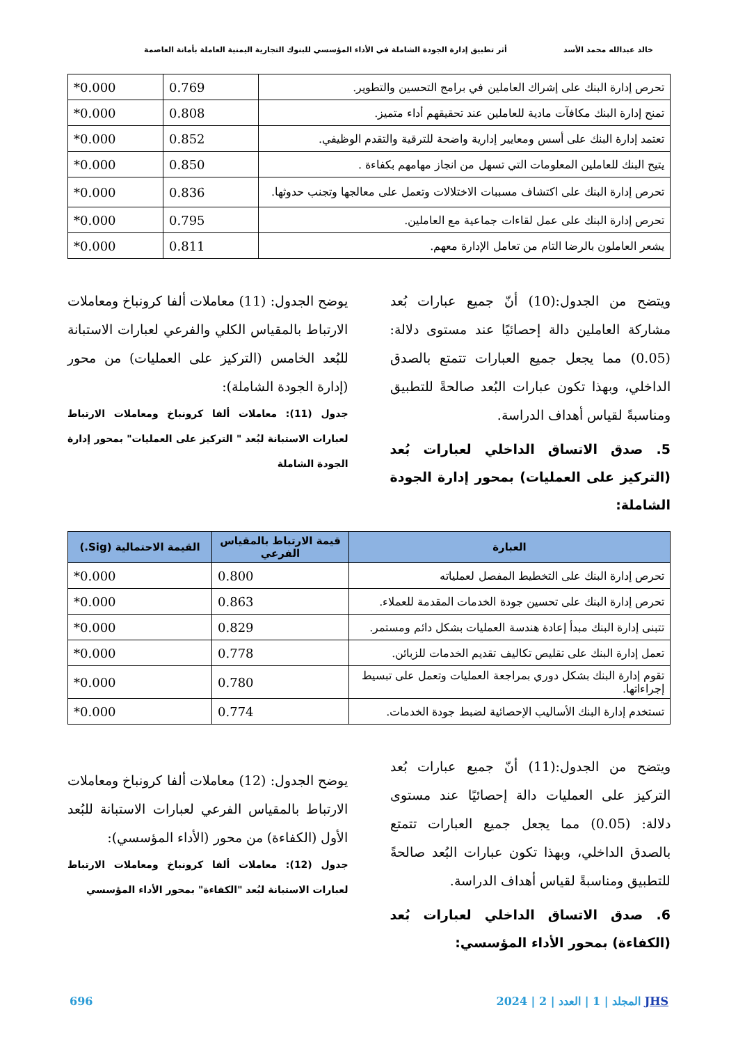خالد عبدالله محمد الأسد أثر تطبيق إدارة الجودة الشاملة في الأداء المؤسسي للبنوك التجارية اليمنية العاملة بأمانة العاصمة
| تحرص إدارة البنك على إشراك العاملين في برامج التحسين والتطوير. | 0.769 | 0.000* |
| تمنح إدارة البنك مكافآت مادية للعاملين عند تحقيقهم أداء متميز. | 0.808 | 0.000* |
| تعتمد إدارة البنك على أسس ومعايير إدارية واضحة للترقية والتقدم الوظيفي. | 0.852 | 0.000* |
| يتيح البنك للعاملين المعلومات التي تسهل من انجاز مهامهم بكفاءة . | 0.850 | 0.000* |
| تحرص إدارة البنك على اكتشاف مسببات الاختلالات وتعمل على معالجها وتجنب حدوثها. | 0.836 | 0.000* |
| تحرص إدارة البنك على عمل لقاءات جماعية مع العاملين. | 0.795 | 0.000* |
| يشعر العاملون بالرضا التام من تعامل الإدارة معهم. | 0.811 | 0.000* |
ويتضح من الجدول:(10) أنّ جميع عبارات بُعد مشاركة العاملين دالة إحصائيًا عند مستوى دلالة: (0.05) مما يجعل جميع العبارات تتمتع بالصدق الداخلي، وبهذا تكون عبارات البُعد صالحةً للتطبيق ومناسبةً لقياس أهداف الدراسة.
5. صدق الاتساق الداخلي لعبارات بُعد (التركيز على العمليات) بمحور إدارة الجودة الشاملة:
يوضح الجدول: (11) معاملات ألفا كرونباخ ومعاملات الارتباط بالمقياس الكلي والفرعي لعبارات الاستبانة للبُعد الخامس (التركيز على العمليات) من محور (إدارة الجودة الشاملة):
جدول (11): معاملات ألفا كرونباخ ومعاملات الارتباط لعبارات الاستبانة لبُعد " التركيز على العمليات" بمحور إدارة الجودة الشاملة
| العبارة | قيمة الارتباط بالمقياس الفرعي | القيمة الاحتمالية (Sig.) |
| --- | --- | --- |
| تحرص إدارة البنك على التخطيط المفصل لعملياته | 0.800 | 0.000* |
| تحرص إدارة البنك على تحسين جودة الخدمات المقدمة للعملاء. | 0.863 | 0.000* |
| تتبنى إدارة البنك مبدأ إعادة هندسة العمليات بشكل دائم ومستمر. | 0.829 | 0.000* |
| تعمل إدارة البنك على تقليص تكاليف تقديم الخدمات للزبائن. | 0.778 | 0.000* |
| تقوم إدارة البنك بشكل دوري بمراجعة العمليات وتعمل على تبسيط إجراءاتها. | 0.780 | 0.000* |
| تستخدم إدارة البنك الأساليب الإحصائية لضبط جودة الخدمات. | 0.774 | 0.000* |
ويتضح من الجدول:(11) أنّ جميع عبارات بُعد التركيز على العمليات دالة إحصائيًا عند مستوى دلالة: (0.05) مما يجعل جميع العبارات تتمتع بالصدق الداخلي، وبهذا تكون عبارات البُعد صالحةً للتطبيق ومناسبةً لقياس أهداف الدراسة.
6. صدق الاتساق الداخلي لعبارات بُعد (الكفاءة) بمحور الأداء المؤسسي:
يوضح الجدول: (12) معاملات ألفا كرونباخ ومعاملات الارتباط بالمقياس الفرعي لعبارات الاستبانة للبُعد الأول (الكفاءة) من محور (الأداء المؤسسي):
جدول (12): معاملات ألفا كرونباخ ومعاملات الارتباط لعبارات الاستبانة لبُعد "الكفاءة" بمحور الأداء المؤسسي
JHS المجلد | 1 | العدد | 2 | 2024 696